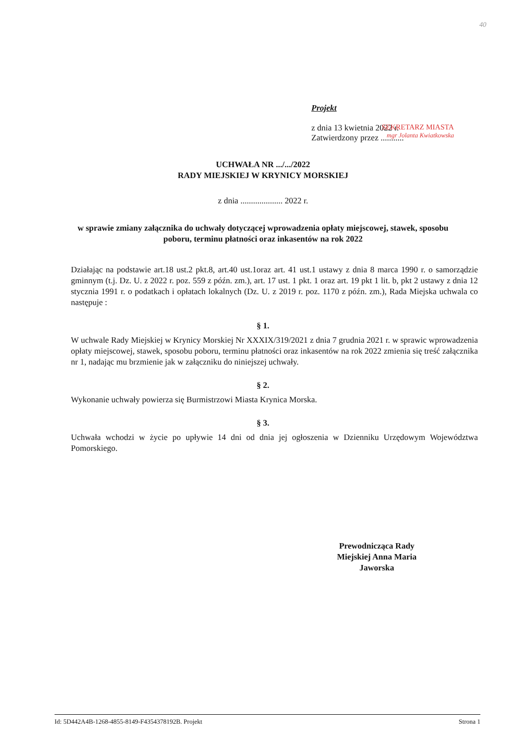40
Projekt
z dnia 13 kwietnia 2022 r.
Zatwierdzony przez ...........
SEKRETARZ MIASTA
mgr Jolanta Kwiatkowska
UCHWAŁA NR .../.../2022
RADY MIEJSKIEJ W KRYNICY MORSKIEJ
z dnia .................... 2022 r.
w sprawie zmiany załącznika do uchwały dotyczącej wprowadzenia opłaty miejscowej, stawek, sposobu poboru, terminu płatności oraz inkasentów na rok 2022
Działając na podstawie art.18 ust.2 pkt.8, art.40 ust.1oraz art. 41 ust.1 ustawy z dnia 8 marca 1990 r. o samorządzie gminnym (t.j. Dz. U. z 2022 r. poz. 559 z późn. zm.), art. 17 ust. 1 pkt. 1 oraz art. 19 pkt 1 lit. b, pkt 2 ustawy z dnia 12 stycznia 1991 r. o podatkach i opłatach lokalnych (Dz. U. z 2019 r. poz. 1170 z późn. zm.), Rada Miejska uchwala co następuje :
§ 1.
W uchwale Rady Miejskiej w Krynicy Morskiej Nr XXXIX/319/2021 z dnia 7 grudnia 2021 r. w sprawic wprowadzenia opłaty miejscowej, stawek, sposobu poboru, terminu płatności oraz inkasentów na rok 2022 zmienia się treść załącznika nr 1, nadając mu brzmienie jak w załączniku do niniejszej uchwały.
§ 2.
Wykonanie uchwały powierza się Burmistrzowi Miasta Krynica Morska.
§ 3.
Uchwała wchodzi w życie po upływie 14 dni od dnia jej ogłoszenia w Dzienniku Urzędowym Województwa Pomorskiego.
Prewodnicząca Rady Miejskiej Anna Maria Jaworska
Id: 5D442A4B-1268-4855-8149-F4354378192B. Projekt Strona 1